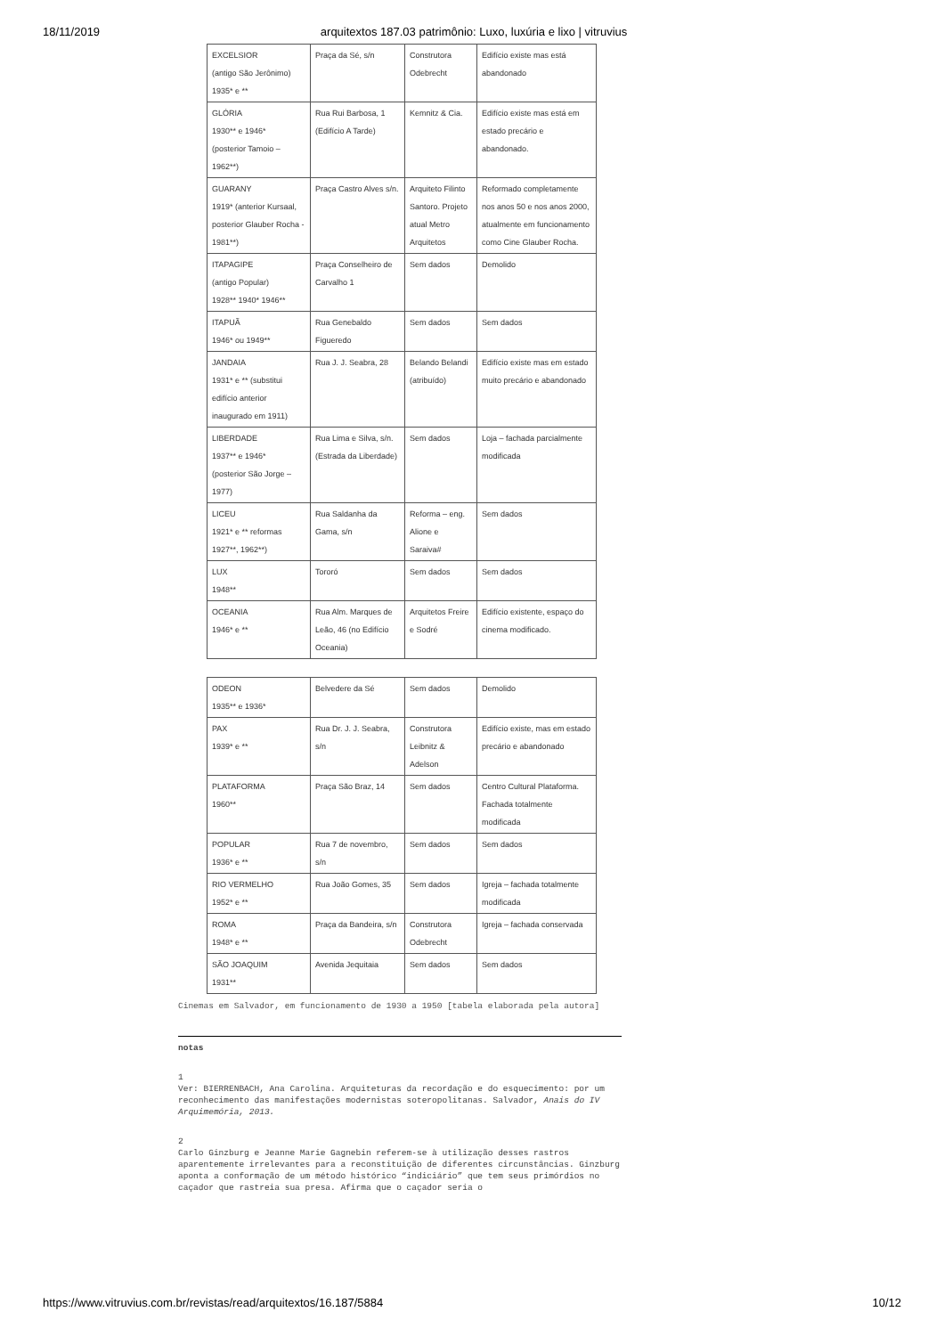18/11/2019 arquitextos 187.03 patrimônio: Luxo, luxúria e lixo | vitruvius
| EXCELSIOR (antigo São Jerônimo) 1935* e ** | Praça da Sé, s/n | Construtora Odebrecht | Edifício existe mas está abandonado |
| GLÓRIA 1930** e 1946* (posterior Tamoio – 1962**) | Rua Rui Barbosa, 1 (Edifício A Tarde) | Kemnitz & Cia. | Edifício existe mas está em estado precário e abandonado. |
| GUARANY 1919* (anterior Kursaal, posterior Glauber Rocha - 1981**) | Praça Castro Alves s/n. | Arquiteto Filinto Santoro. Projeto atual Metro Arquitetos | Reformado completamente nos anos 50 e nos anos 2000, atualmente em funcionamento como Cine Glauber Rocha. |
| ITAPAGIPE (antigo Popular) 1928** 1940* 1946** | Praça Conselheiro de Carvalho 1 | Sem dados | Demolido |
| ITAPUÃ 1946* ou 1949** | Rua Genebaldo Figueredo | Sem dados | Sem dados |
| JANDAIA 1931* e ** (substitui edifício anterior inaugurado em 1911) | Rua J. J. Seabra, 28 | Belando Belandi (atribuído) | Edifício existe mas em estado muito precário e abandonado |
| LIBERDADE 1937** e 1946* (posterior São Jorge – 1977) | Rua Lima e Silva, s/n. (Estrada da Liberdade) | Sem dados | Loja – fachada parcialmente modificada |
| LICEU 1921* e ** reformas 1927**, 1962**) | Rua Saldanha da Gama, s/n | Reforma – eng. Alione e Saraiva# | Sem dados |
| LUX 1948** | Tororó | Sem dados | Sem dados |
| OCEANIA 1946* e ** | Rua Alm. Marques de Leão, 46 (no Edifício Oceania) | Arquitetos Freire e Sodré | Edifício existente, espaço do cinema modificado. |
| ODEON 1935** e 1936* | Belvedere da Sé | Sem dados | Demolido |
| PAX 1939* e ** | Rua Dr. J. J. Seabra, s/n | Construtora Leibnitz & Adelson | Edifício existe, mas em estado precário e abandonado |
| PLATAFORMA 1960** | Praça São Braz, 14 | Sem dados | Centro Cultural Plataforma. Fachada totalmente modificada |
| POPULAR 1936* e ** | Rua 7 de novembro, s/n | Sem dados | Sem dados |
| RIO VERMELHO 1952* e ** | Rua João Gomes, 35 | Sem dados | Igreja – fachada totalmente modificada |
| ROMA 1948* e ** | Praça da Bandeira, s/n | Construtora Odebrecht | Igreja – fachada conservada |
| SÃO JOAQUIM 1931** | Avenida Jequitaia | Sem dados | Sem dados |
Cinemas em Salvador, em funcionamento de 1930 a 1950 [tabela elaborada pela autora]
notas
1
Ver: BIERRENBACH, Ana Carolina. Arquiteturas da recordação e do esquecimento: por um reconhecimento das manifestações modernistas soteropolitanas. Salvador, Anais do IV Arquimemória, 2013.
2
Carlo Ginzburg e Jeanne Marie Gagnebin referem-se à utilização desses rastros aparentemente irrelevantes para a reconstituição de diferentes circunstâncias. Ginzburg aponta a conformação de um método histórico “indiciário” que tem seus primórdios no caçador que rastreia sua presa. Afirma que o caçador seria o
https://www.vitruvius.com.br/revistas/read/arquitextos/16.187/5884 10/12